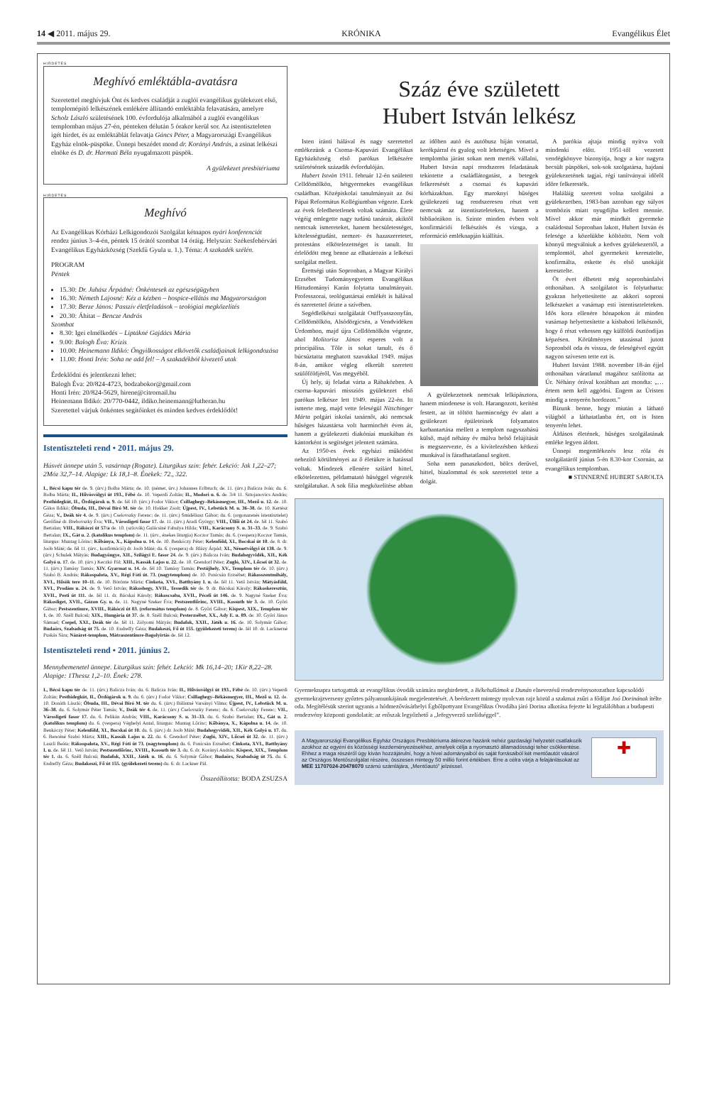14 ◀ 2011. május 29. KRÓNIKA Evangélikus Élet
HIRDETÉS
Meghívó emléktábla-avatásra
Szeretettel meghívjuk Önt és kedves családját a zuglói evangélikus gyülekezet első, templomépítő lelkészének emlékére állítandó emléktábla felavatására, amelyre Scholz László születésének 100. évfordulója alkalmából a zuglói evangélikus templomban május 27-én, pénteken délután 5 órakor kerül sor. Az istentiszteleten igét hirdet, és az emléktáblát felavatja Gáncs Péter, a Magyarországi Evangélikus Egyház elnök-püspöke. Ünnepi beszédet mond dr. Korányi András, a zsinat lelkészi elnöke és D. dr. Harmati Béla nyugalmazott püspök.
A gyülekezet presbitériuma
HIRDETÉS
Meghívó
Az Evangélikus Kórházi Lelkigondozói Szolgálat kétnapos nyári konferenciát rendez június 3–4-én, péntek 15 órától szombat 14 óráig. Helyszín: Székesfehérvári Evangélikus Egyházközség (Szekfű Gyula u. 1.). Téma: A szakadék szélén.
PROGRAM
Péntek
15.30: Dr. Juhász Árpádné: Önkéntesek az egészségügyben
16.30: Németh Lajosné: Kéz a kézben – hospice-ellátás ma Magyarországon
17.30: Berze János: Passzív életfeladások – teológiai megközelítés
20.30: Áhítat – Bencze András
Szombat
8.30: Igei elmélkedés – Liptákné Gajdács Mária
9.00: Balogh Éva: Krízis
10.00: Heinemann Ildikó: Öngyilkosságot elkövetők családjainak lelkigondozása
11.00: Honti Irén: Soha ne add fel! – A szakadékból kivezető utak
Érdeklődni és jelentkezni lehet:
Balogh Éva: 20/824-4723, bodzabokor@gmail.com
Honti Irén: 20/824-5629, hirene@citromail.hu
Heinemann Ildikó: 20/770-0442, ildiko.heinemann@lutheran.hu
Szeretettel várjuk önkéntes segítőinket és minden kedves érdeklődőt!
Istentiszteleti rend • 2011. május 29.
Húsvét ünnepe után 5. vasárnap (Rogate). Liturgikus szín: fehér. Lekció: Jak 1,22–27; 2Móz 32,7–14. Alapige: Lk 18,1–8. Énekek: 72., 322.
I., Bécsi kapu tér de. 9. (úrv.) Bolba Márta; de. 10. (német, úrv.) Johannes Erlbruch; de. 11. (úrv.) Balicza Iván; du. 6. Bolba Márta; II., Hűvösvölgyi út 193., Fébé de. 10. Veperdi Zoltán; II., Modori u. 6. de. 3/4 11. Sztojanovics András; Pesthidegkút, II., Ördögárok u. 9. de. fél 10. (úrv.) Fodor Viktor; Csillaghegy–Békásmegyer, III., Mező u. 12. de. 10. Gálos Ildikó; Óbuda, III., Dévai Bíró M. tér de. 10. Hokker Zsolt; Újpest, IV., Lebstück M. u. 36–38. de. 10. Kertész Géza; V., Deák tér 4. de. 9. (úrv.) Cselovszky Ferenc; de. 11. (úrv.) Smidéliusz Gábor; du. 6. (orgonazenés istentisztelet) Gerőfiné dr. Brebovszky Éva; VII., Városligeti fasor 17. de. 11. (úrv.) Aradi György; VIII., Üllői út 24. de. fél 11. Szabó Bertalan; VIII., Rákóczi út 57/a de. 10. (szlovák) Gulácsiné Fabulya Hilda; VIII., Karácsony S. u. 31–33. de. 9. Szabó Bertalan; IX., Gát u. 2. (katolikus templom) de. 11. (úrv., énekes liturgia) Koczor Tamás; du. 6. (vespera) Koczor Tamás, liturgus: Muntag Lőrinc; Kőbánya, X., Kápolna u. 14. de. 10. Benkóczy Péter; Kelenföld, XI., Bocskai út 10. de. 8. dr. Joób Máté; de. fél 11. (úrv., konfirmáció) dr. Joób Máté; du. 6. (vespera) dr. Blázy Árpád; XI., Németvölgyi út 138. de. 9. (úrv.) Schulek Mátyás; Budagyöngye, XII., Szilágyi E. fasor 24. de. 9. (úrv.) Balicza Iván; Budahegyvidék, XII., Kék Golyó u. 17. de. 10. (úrv.) Keczkó Pál; XIII., Kassák Lajos u. 22. de. 10. Grendorf Péter; Zugló, XIV., Lőcsei út 32. de. 11. (úrv.) Tamásy Tamás; XIV. Gyarmat u. 14. de. fél 10. Tamásy Tamás; Pestújhely, XV., Templom tér de. 10. (úrv.) Szabó B. András; Rákospalota, XV., Régi Fóti út. 73. (nagytemplom) de. 10. Ponicsán Erzsébet; Rákosszentmihály, XVI., Hősök tere 10–11. de. 10. Börönte Márta; Cinkota, XVI., Batthyány I. u. de. fél 11. Vető István; Mátyásföld, XVI., Prodám u. 24. de. 9. Vető István; Rákoshegy, XVII., Tessedik tér de. 9. dr. Bácskai Károly; Rákoskeresztúr, XVII., Pesti út 111. de. fél 11. dr. Bácskai Károly; Rákoscsaba, XVII., Péceli út 146. de. 9. Nagyné Szeker Éva; Rákosliget, XVII., Gózon Gy. u. de. 11. Nagyné Szeker Éva; Pestszentlőrinc, XVIII., Kossuth tér 3. de. 10. Győri Gábor; Pestszentimre, XVIII., Rákóczi út 83. (református templom) de. 8. Győri Gábor; Kispest, XIX., Templom tér 1. de. 10. Széll Bulcsú; XIX., Hungária út 37. de. 8. Széll Bulcsú; Pesterzsébet, XX., Ady E. u. 89. de. 10. Győri János Sámuel; Csepel, XXI., Deák tér de. fél 11. Zólyomi Mátyás; Budafok, XXII., Játék u. 16. de. 10. Solymár Gábor; Budaörs, Szabadság út 75. de. 10. Endreffy Géza; Budakeszi, Fő út 155. (gyülekezeti terem) de. fél 10. dr. Lacknerné Puskás Sára; Názáret-templom, Mátraszentimre-Bagolyirtás de. fél 12.
Istentiszteleti rend • 2011. június 2.
Mennybemenetel ünnepe. Liturgikus szín: fehér. Lekció: Mk 16,14–20; 1Kir 8,22–28. Alapige: 1Thessz 1,2–10. Ének: 278.
I., Bécsi kapu tér de. 11. (úrv.) Balicza Iván; du. 6. Balicza Iván; II., Hűvösvölgyi út 193., Fébé de. 10. (úrv.) Veperdi Zoltán; Pesthidegkút, II., Ördögárok u. 9. du. 6. (úrv.) Fodor Viktor; Csillaghegy–Békásmegyer, III., Mező u. 12. de. 10. Donáth László; Óbuda, III., Dévai Bíró M. tér du. 6. (úrv.) Bálintné Varsányi Vilma; Újpest, IV., Lebstück M. u. 36–38. du. 6. Solymár Péter Tamás; V., Deák tér 4. de. 11. (úrv.) Cselovszky Ferenc; du. 6. Cselovszky Ferenc; VII., Városligeti fasor 17. du. 6. Pelikán András; VIII., Karácsony S. u. 31–33. du. 6. Szabó Bertalan; IX., Gát u. 2. (katolikus templom) du. 6. (vespera) Véghelyi Antal, liturgus: Muntag Lőrinc; Kőbánya, X., Kápolna u. 14. de. 10. Benkóczy Péter; Kelenföld, XI., Bocskai út 10. du. 6. (úrv.) dr. Joób Máté; Budahegyvidék, XII., Kék Golyó u. 17. du. 6. Bencéné Szabó Márta; XIII., Kassák Lajos u. 22. du. 6. Grendorf Péter; Zugló, XIV., Lőcsei út 32. de. 11. (úrv.) Laszli Beáta; Rákospalota, XV., Régi Fóti út 73. (nagytemplom) du. 6. Ponicsán Erzsébet; Cinkota, XVI., Batthyány I. u. de. fél 11. Vető István; Pestszentlőrinc, XVIII., Kossuth tér 3. du. 6. dr. Korányi András; Kispest, XIX., Templom tér 1. du. 6. Széll Bulcsú; Budafok, XXII., Játék u. 16. du. 6. Solymár Gábor; Budaörs, Szabadság út 75. du. 6. Endreffy Géza; Budakeszi, Fő út 155. (gyülekezeti terem) du. 6. dr. Lackner Pál.
Összeállította: BODA ZSUZSA
Száz éve született
Hubert István lelkész
Isten iránti hálával és nagy szeretettel emlékezünk a Csorna–Kapuvári Evangélikus Egyházközség első parókus lelkészére születésének századik évfordulóján.
Hubert István 1911. február 12-én született Celldömölkön, hétgyermekes evangélikus családban. Középiskolai tanulmányait az ősi Pápai Református Kollégiumban végezte. Ezek az évek feledhetetlenek voltak számára. Élete végéig emlegette nagy tudású tanárait, akiktől nemcsak ismereteket, hanem becsületességet, kötelességtudást, nemzet- és hazaszeretetet, protestáns elkötelezettséget is tanult. Itt érlelődött meg benne az elhatározás a lelkészi szolgálat mellett.
Érettségi után Sopronban, a Magyar Királyi Erzsébet Tudományegyetem Evangélikus Hittudományi Karán folytatta tanulmányait. Professzorai, teológustársai emlékét is hálával és szeretettel őrizte a szívében.
Segédlelkészi szolgálatát Ostffyasszonyfán, Celldömölkön, Alsódörgicsén, a Vendvidéken Úrdombon, majd újra Celldömölkön végezte, ahol Molitorisz János esperes volt a principálisa. Tőle is sokat tanult, és ő búcsúztatta meghatott szavakkal 1949. május 8-án, amikor végleg elkerült szeretett szülőföldjéről, Vas megyéből.
Új hely, új feladat várta a Rábaközben. A csorna–kapuvári missziós gyülekezet első parókus lelkésze lett 1949. május 22-én. Itt ismerte meg, majd vette feleségül Nitschinger Márta polgári iskolai tanárnőt, aki nemcsak hűséges házastársa volt harminchét éven át, hanem a gyülekezeti diakóniai munkában és kántorként is segítséget jelentett számára.
Az 1950-es évek egyházi működést nehezítő körülményei az ő életükre is hatással voltak. Mindezek ellenére szilárd hittel, elkötelezetten, példamutató hűséggel végezték szolgálatukat. A sok filia megközelítése abban az időben autó és autóbusz híján vonattal, kerékpárral és gyalog volt lehetséges. Mivel a templomba járást sokan nem merték vállalni, Hubert István napi rendszeres feladatának tekintette a családlátogatást, a betegek felkeresését a csornai és kapuvári kórházakban. Egy maroknyi hűséges gyülekezeti tag rendszeresen részt vett nemcsak az istentiszteleteken, hanem a bibliaórákon is. Szinte minden évben volt konfirmációi felkészítés és vizsga, a reformáció emléknapján kiállítás.
A gyülekezetnek nemcsak lelkipásztora, hanem mindenese is volt. Harangozott, kerítést festett, az itt töltött harmincnégy év alatt a gyülekezet épületeinek folyamatos karbantartása mellett a templom nagyszabású külső, majd néhány év múlva belső felújítását is megszervezte, és a kivitelezésben kétkezi munkával is fáradhatatlanul segített.
Soha nem panaszkodott, bölcs derűvel, hittel, bizalommal és sok szeretettel tette a dolgát.
A parókia ajtaja mindig nyitva volt mindenki előtt. 1951-től vezetett vendégkönyve bizonyítja, hogy a kor nagyra becsült püspökei, sok-sok szolgatársa, hajdani gyülekezetének tagjai, régi tanítványai időről időre felkeresték.
Haláláig szeretett volna szolgálni a gyülekezetben, 1983-ban azonban egy súlyos trombózis miatt nyugdíjba kellett mennie. Mivel akkor már mindkét gyermeke családostul Sopronban lakott, Hubert István és felesége a közelükbe költözött. Nem volt könnyű megválniuk a kedves gyülekezettől, a templomtól, ahol gyermekeit keresztelte, konfirmálta, eskette és első unokáját keresztelte.
Öt évet élhetett még sopronbánfalvi otthonában. A szolgálatot is folytathatta: gyakran helyettesítette az akkori soproni lelkészeket a vasárnap esti istentiszteleteken. Idős kora ellenére hónapokon át minden vasárnap helyettesítette a kisbaboti lelkésznőt, hogy ő részt vehessen egy külföldi ösztöndíjas képzésen. Körülményes utazással jutott Sopronból oda és vissza, de feleségével együtt nagyon szívesen tette ezt is.
Hubert Istvánt 1988. november 18-án éjjel otthonában váratlanul magához szólította az Úr. Néhány órával korábban azt mondta: „…értem nem kell aggódni. Engem az Úristen mindig a tenyerén hordozott.”
Bízunk benne, hogy miután a látható világból a láthatatlanba ért, ott is Isten tenyerén lehet.
Áldásos életének, hűséges szolgálatának emléke legyen áldott.
Ünnepi megemlékezés lesz róla és szolgálatáról június 5-én 8.30-kor Csornán, az evangélikus templomban.
■ STINNERNÉ HUBERT SAROLTA
Gyermeknapra tartogattuk az evangélikus óvodák számára meghirdetett, a Békehullámok a Dunán elnevezésű rendezvénysorozathoz kapcsolódó gyermekrajzverseny győztes pályamunkájának megjelentetését. A beérkezett mintegy nyolcvan rajz közül a szakmai zsűri a fődíjat Joó Dorinának ítélte oda. Megítélésük szerint ugyanis a hódmezővásárhelyi Égbőlpottyant Evangélikus Óvodába járó Dorina alkotása fejezte ki legtalálóbban a budapesti rendezvény központi gondolatát: az erőszak legyőzhető a „lefegyverző szelídséggel”.
A Magyarországi Evangélikus Egyház Országos Presbitériuma átérezve hazánk nehéz gazdasági helyzetét csatlakozik azokhoz az egyéni és közösségi kezdeményezésekhez, amelyek célja a nyomasztó államadóssági teher csökkentése. Ehhez a maga részéről úgy kíván hozzájárulni, hogy a hívei adományaiból és saját forrásaiból két mentőautót vásárol az Országos Mentőszolgálat részére, összesen mintegy 50 millió forint értékben. Erre a célra várja a felajánlásokat az MEE 11707024-20478070 számú számlájára, „Mentőautó” jelzéssel.
✚